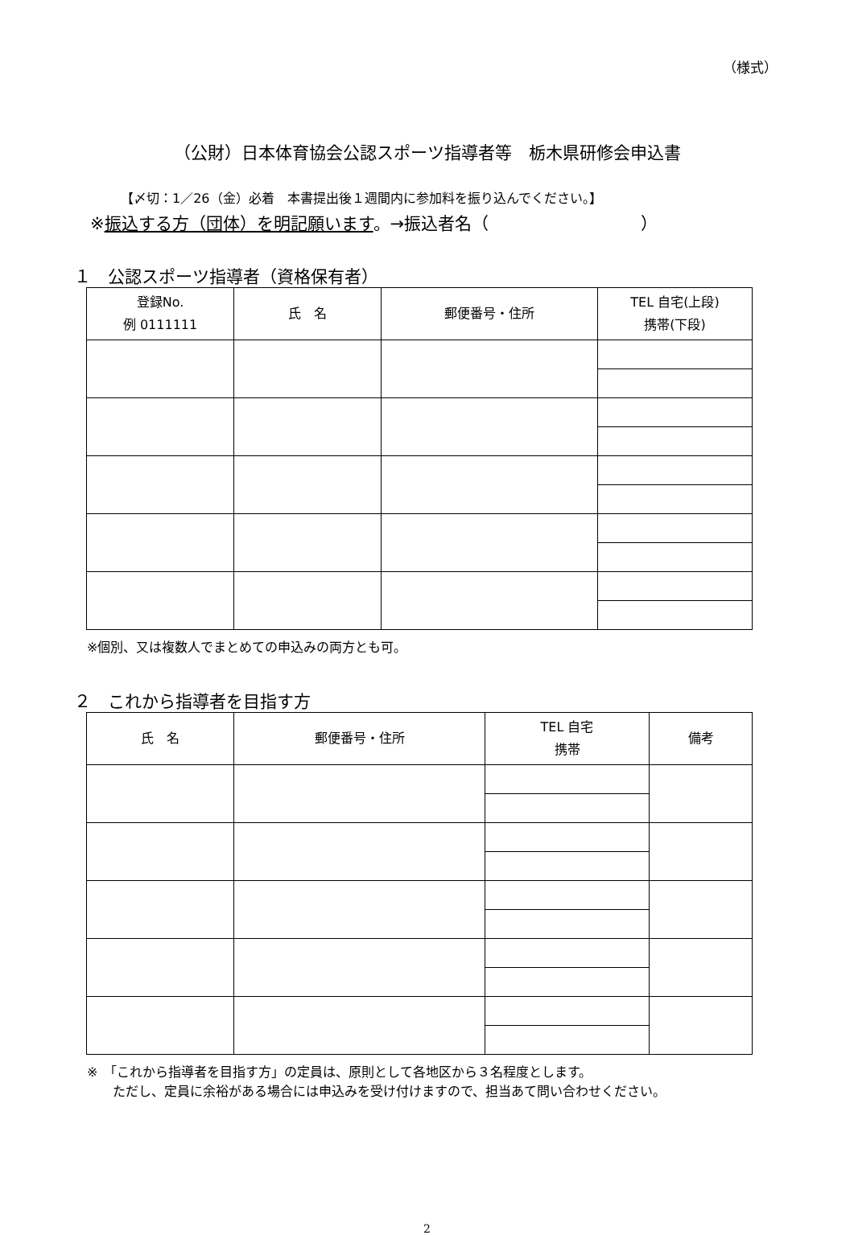（様式）
（公財）日本体育協会公認スポーツ指導者等　栃木県研修会申込書
【〆切：1／26（金）必着　本書提出後１週間内に参加料を振り込んでください。】
※振込する方（団体）を明記願います。→振込者名（　　　　　　　　　）
１　公認スポーツ指導者（資格保有者）
| 登録No. 例 0111111 | 氏 名 | 郵便番号・住所 | TEL 自宅(上段) 携帯(下段) |
| --- | --- | --- | --- |
※個別、又は複数人でまとめての申込みの両方とも可。
２　これから指導者を目指す方
| 氏 名 | 郵便番号・住所 | TEL 自宅 携帯 | 備考 |
| --- | --- | --- | --- |
※　「これから指導者を目指す方」の定員は、原則として各地区から３名程度とします。
　　ただし、定員に余裕がある場合には申込みを受け付けますので、担当あて問い合わせください。
2